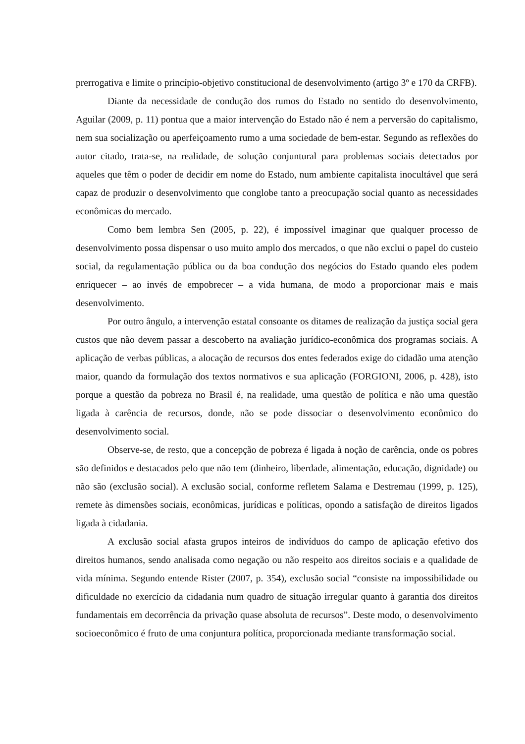prerrogativa e limite o princípio-objetivo constitucional de desenvolvimento (artigo 3º e 170 da CRFB).
Diante da necessidade de condução dos rumos do Estado no sentido do desenvolvimento, Aguilar (2009, p. 11) pontua que a maior intervenção do Estado não é nem a perversão do capitalismo, nem sua socialização ou aperfeiçoamento rumo a uma sociedade de bem-estar. Segundo as reflexões do autor citado, trata-se, na realidade, de solução conjuntural para problemas sociais detectados por aqueles que têm o poder de decidir em nome do Estado, num ambiente capitalista inocultável que será capaz de produzir o desenvolvimento que conglobe tanto a preocupação social quanto as necessidades econômicas do mercado.
Como bem lembra Sen (2005, p. 22), é impossível imaginar que qualquer processo de desenvolvimento possa dispensar o uso muito amplo dos mercados, o que não exclui o papel do custeio social, da regulamentação pública ou da boa condução dos negócios do Estado quando eles podem enriquecer – ao invés de empobrecer – a vida humana, de modo a proporcionar mais e mais desenvolvimento.
Por outro ângulo, a intervenção estatal consoante os ditames de realização da justiça social gera custos que não devem passar a descoberto na avaliação jurídico-econômica dos programas sociais. A aplicação de verbas públicas, a alocação de recursos dos entes federados exige do cidadão uma atenção maior, quando da formulação dos textos normativos e sua aplicação (FORGIONI, 2006, p. 428), isto porque a questão da pobreza no Brasil é, na realidade, uma questão de política e não uma questão ligada à carência de recursos, donde, não se pode dissociar o desenvolvimento econômico do desenvolvimento social.
Observe-se, de resto, que a concepção de pobreza é ligada à noção de carência, onde os pobres são definidos e destacados pelo que não tem (dinheiro, liberdade, alimentação, educação, dignidade) ou não são (exclusão social). A exclusão social, conforme refletem Salama e Destremau (1999, p. 125), remete às dimensões sociais, econômicas, jurídicas e políticas, opondo a satisfação de direitos ligados ligada à cidadania.
A exclusão social afasta grupos inteiros de indivíduos do campo de aplicação efetivo dos direitos humanos, sendo analisada como negação ou não respeito aos direitos sociais e a qualidade de vida mínima. Segundo entende Rister (2007, p. 354), exclusão social “consiste na impossibilidade ou dificuldade no exercício da cidadania num quadro de situação irregular quanto à garantia dos direitos fundamentais em decorrência da privação quase absoluta de recursos”. Deste modo, o desenvolvimento socioeconômico é fruto de uma conjuntura política, proporcionada mediante transformação social.